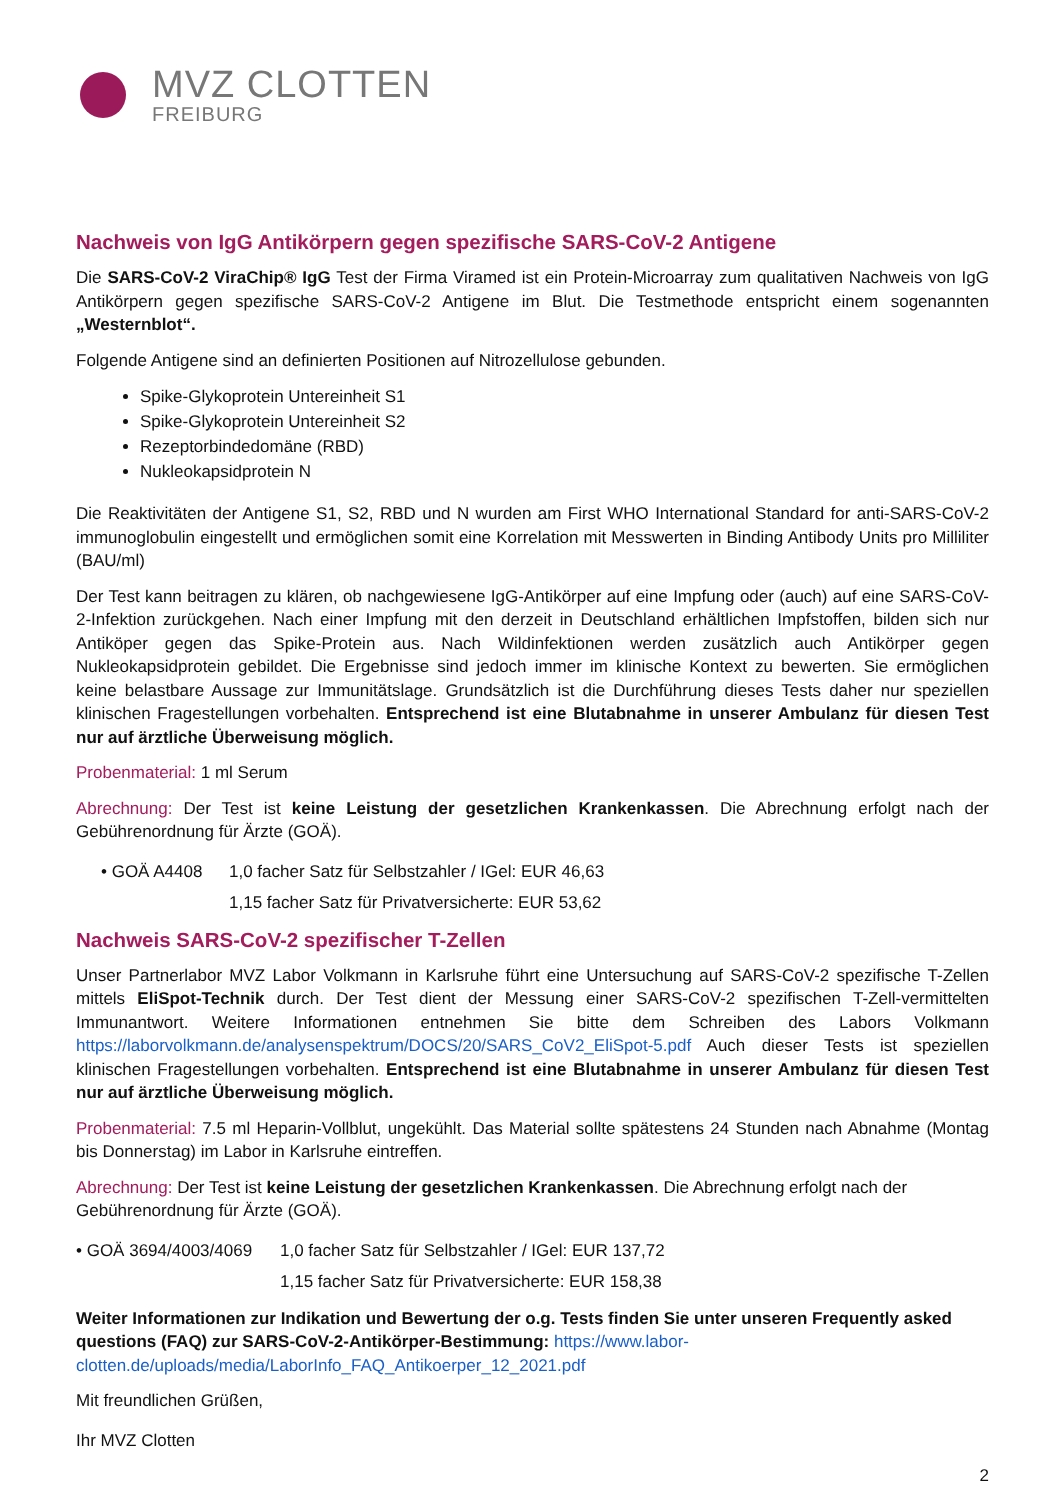MVZ CLOTTEN
FREIBURG
Nachweis von IgG Antikörpern gegen spezifische SARS-CoV-2 Antigene
Die SARS-CoV-2 ViraChip® IgG Test der Firma Viramed ist ein Protein-Microarray zum qualitativen Nachweis von IgG Antikörpern gegen spezifische SARS-CoV-2 Antigene im Blut. Die Testmethode entspricht einem sogenannten „Westernblot“.
Folgende Antigene sind an definierten Positionen auf Nitrozellulose gebunden.
Spike-Glykoprotein Untereinheit S1
Spike-Glykoprotein Untereinheit S2
Rezeptorbindedomäne (RBD)
Nukleokapsidprotein N
Die Reaktivitäten der Antigene S1, S2, RBD und N wurden am First WHO International Standard for anti-SARS-CoV-2 immunoglobulin eingestellt und ermöglichen somit eine Korrelation mit Messwerten in Binding Antibody Units pro Milliliter (BAU/ml)
Der Test kann beitragen zu klären, ob nachgewiesene IgG-Antikörper auf eine Impfung oder (auch) auf eine SARS-CoV-2-Infektion zurückgehen. Nach einer Impfung mit den derzeit in Deutschland erhältlichen Impfstoffen, bilden sich nur Antiköper gegen das Spike-Protein aus. Nach Wildinfektionen werden zusätzlich auch Antikörper gegen Nukleokapsidprotein gebildet. Die Ergebnisse sind jedoch immer im klinische Kontext zu bewerten. Sie ermöglichen keine belastbare Aussage zur Immunitätslage. Grundsätzlich ist die Durchführung dieses Tests daher nur speziellen klinischen Fragestellungen vorbehalten. Entsprechend ist eine Blutabnahme in unserer Ambulanz für diesen Test nur auf ärztliche Überweisung möglich.
Probenmaterial: 1 ml Serum
Abrechnung: Der Test ist keine Leistung der gesetzlichen Krankenkassen. Die Abrechnung erfolgt nach der Gebührenordnung für Ärzte (GOÄ).
• GOÄ A4408 1,0 facher Satz für Selbstzahler / IGel: EUR 46,63
1,15 facher Satz für Privatversicherte: EUR 53,62
Nachweis SARS-CoV-2 spezifischer T-Zellen
Unser Partnerlabor MVZ Labor Volkmann in Karlsruhe führt eine Untersuchung auf SARS-CoV-2 spezifische T-Zellen mittels EliSpot-Technik durch. Der Test dient der Messung einer SARS-CoV-2 spezifischen T-Zell-vermittelten Immunantwort. Weitere Informationen entnehmen Sie bitte dem Schreiben des Labors Volkmann https://laborvolkmann.de/analysenspektrum/DOCS/20/SARS_CoV2_EliSpot-5.pdf Auch dieser Tests ist speziellen klinischen Fragestellungen vorbehalten. Entsprechend ist eine Blutabnahme in unserer Ambulanz für diesen Test nur auf ärztliche Überweisung möglich.
Probenmaterial: 7.5 ml Heparin-Vollblut, ungekühlt. Das Material sollte spätestens 24 Stunden nach Abnahme (Montag bis Donnerstag) im Labor in Karlsruhe eintreffen.
Abrechnung: Der Test ist keine Leistung der gesetzlichen Krankenkassen. Die Abrechnung erfolgt nach der Gebührenordnung für Ärzte (GOÄ).
• GOÄ 3694/4003/4069 1,0 facher Satz für Selbstzahler / IGel: EUR 137,72
1,15 facher Satz für Privatversicherte: EUR 158,38
Weiter Informationen zur Indikation und Bewertung der o.g. Tests finden Sie unter unseren Frequently asked questions (FAQ) zur SARS-CoV-2-Antikörper-Bestimmung: https://www.labor-clotten.de/uploads/media/LaborInfo_FAQ_Antikoerper_12_2021.pdf
Mit freundlichen Grüßen,
Ihr MVZ Clotten
2